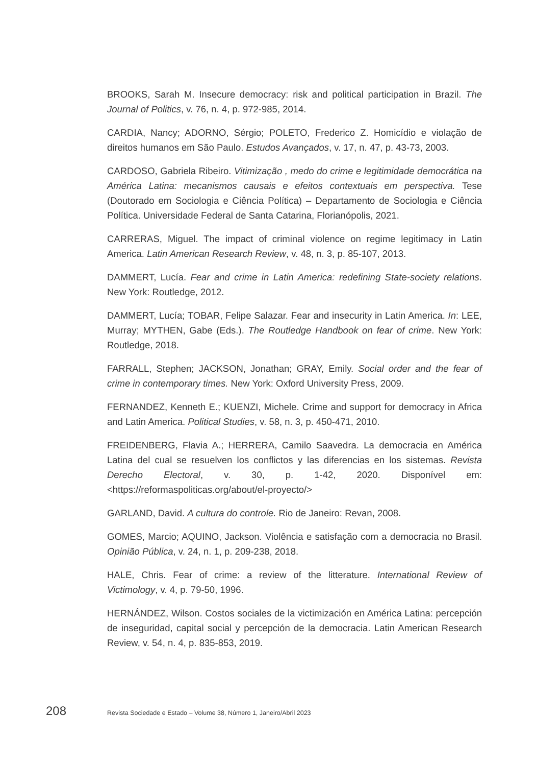BROOKS, Sarah M. Insecure democracy: risk and political participation in Brazil. The Journal of Politics, v. 76, n. 4, p. 972-985, 2014.
CARDIA, Nancy; ADORNO, Sérgio; POLETO, Frederico Z. Homicídio e violação de direitos humanos em São Paulo. Estudos Avançados, v. 17, n. 47, p. 43-73, 2003.
CARDOSO, Gabriela Ribeiro. Vitimização , medo do crime e legitimidade democrática na América Latina: mecanismos causais e efeitos contextuais em perspectiva. Tese (Doutorado em Sociologia e Ciência Política) – Departamento de Sociologia e Ciência Política. Universidade Federal de Santa Catarina, Florianópolis, 2021.
CARRERAS, Miguel. The impact of criminal violence on regime legitimacy in Latin America. Latin American Research Review, v. 48, n. 3, p. 85-107, 2013.
DAMMERT, Lucía. Fear and crime in Latin America: redefining State-society relations. New York: Routledge, 2012.
DAMMERT, Lucía; TOBAR, Felipe Salazar. Fear and insecurity in Latin America. In: LEE, Murray; MYTHEN, Gabe (Eds.). The Routledge Handbook on fear of crime. New York: Routledge, 2018.
FARRALL, Stephen; JACKSON, Jonathan; GRAY, Emily. Social order and the fear of crime in contemporary times. New York: Oxford University Press, 2009.
FERNANDEZ, Kenneth E.; KUENZI, Michele. Crime and support for democracy in Africa and Latin America. Political Studies, v. 58, n. 3, p. 450-471, 2010.
FREIDENBERG, Flavia A.; HERRERA, Camilo Saavedra. La democracia en América Latina del cual se resuelven los conflictos y las diferencias en los sistemas. Revista Derecho Electoral, v. 30, p. 1-42, 2020. Disponível em: <https://reformaspoliticas.org/about/el-proyecto/>
GARLAND, David. A cultura do controle. Rio de Janeiro: Revan, 2008.
GOMES, Marcio; AQUINO, Jackson. Violência e satisfação com a democracia no Brasil. Opinião Pública, v. 24, n. 1, p. 209-238, 2018.
HALE, Chris. Fear of crime: a review of the litterature. International Review of Victimology, v. 4, p. 79-50, 1996.
HERNÁNDEZ, Wilson. Costos sociales de la victimización en América Latina: percepción de inseguridad, capital social y percepción de la democracia. Latin American Research Review, v. 54, n. 4, p. 835-853, 2019.
208 Revista Sociedade e Estado – Volume 38, Número 1, Janeiro/Abril 2023